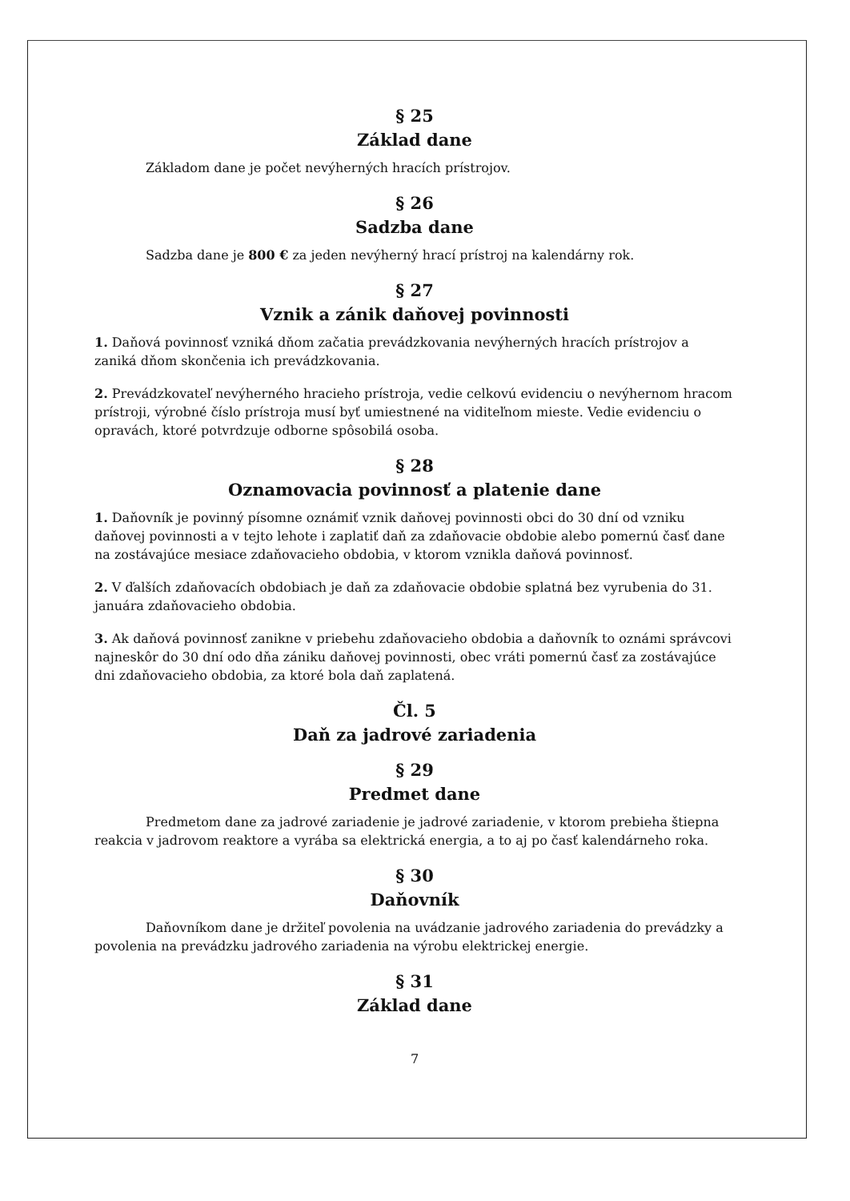§ 25
Základ dane
Základom dane je počet nevýherných hracích prístrojov.
§ 26
Sadzba dane
Sadzba dane je 800 € za jeden nevýherný hrací prístroj na kalendárny rok.
§ 27
Vznik a zánik daňovej povinnosti
1. Daňová povinnosť vzniká dňom začatia prevádzkovania nevýherných hracích prístrojov a zaniká dňom skončenia ich prevádzkovania.
2. Prevádzkovateľ nevýherného hracieho prístroja, vedie celkovú evidenciu o nevýhernom hracom prístroji, výrobné číslo prístroja musí byť umiestnené na viditeľnom mieste. Vedie evidenciu o opravách, ktoré potvrdzuje odborne spôsobilá osoba.
§ 28
Oznamovacia povinnosť a platenie dane
1. Daňovník je povinný písomne oznámiť vznik daňovej povinnosti obci do 30 dní od vzniku daňovej povinnosti a v tejto lehote i zaplatiť daň za zdaňovacie obdobie alebo pomernú časť dane na zostávajúce mesiace zdaňovacieho obdobia, v ktorom vznikla daňová povinnosť.
2. V ďalších zdaňovacích obdobiach je daň za zdaňovacie obdobie splatná bez vyrubenia do 31. januára zdaňovacieho obdobia.
3. Ak daňová povinnosť zanikne v priebehu zdaňovacieho obdobia a daňovník to oznámi správcovi najneskôr do 30 dní odo dňa zániku daňovej povinnosti, obec vráti pomernú časť za zostávajúce dni zdaňovacieho obdobia, za ktoré bola daň zaplatená.
Čl. 5
Daň za jadrové zariadenia
§ 29
Predmet dane
Predmetom dane za jadrové zariadenie je jadrové zariadenie, v ktorom prebieha štiepna reakcia v jadrovom reaktore a vyrába sa elektrická energia, a to aj po časť kalendárneho roka.
§ 30
Daňovník
Daňovníkom dane je držiteľ povolenia na uvádzanie jadrového zariadenia do prevádzky a povolenia na prevádzku jadrového zariadenia na výrobu elektrickej energie.
§ 31
Základ dane
7